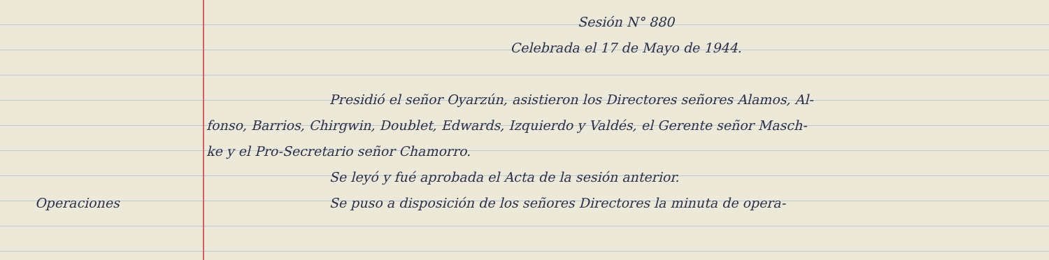Sesión N° 880
Celebrada el 17 de Mayo de 1944.
Presidió el señor Oyarzún, asistieron los Directores señores Alamos, Al-
fonso, Barrios, Chirgwin, Doublet, Edwards, Izquierdo y Valdés, el Gerente señor Masch-
ke y el Pro-Secretario señor Chamorro.
Se leyó y fué aprobada el Acta de la sesión anterior.
Operaciones
Se puso a disposición de los señores Directores la minuta de opera-